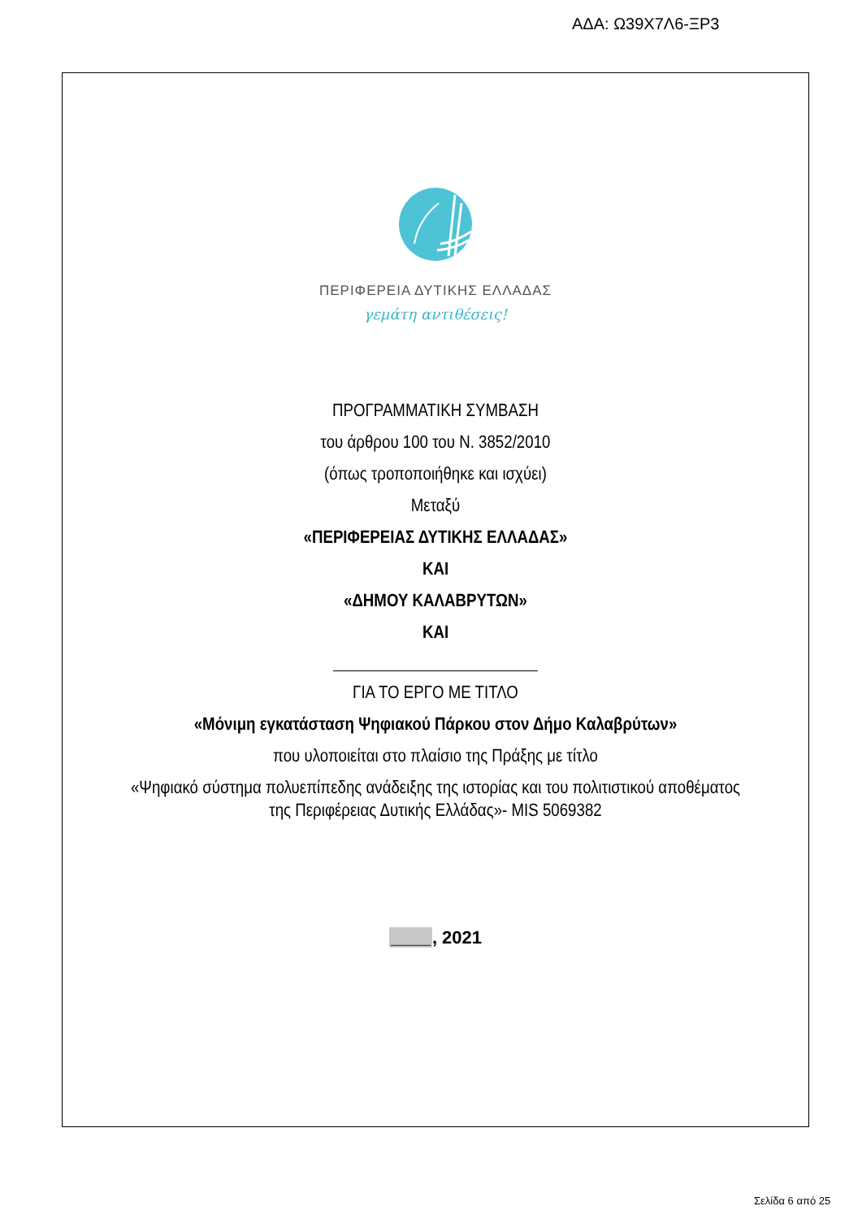ΑΔΑ: Ω39Χ7Λ6-ΞΡ3
ΠΕΡΙΦΕΡΕΙΑ ΔΥΤΙΚΗΣ ΕΛΛΑΔΑΣ
γεμάτη αντιθέσεις!
ΠΡΟΓΡΑΜΜΑΤΙΚΗ ΣΥΜΒΑΣΗ
του άρθρου 100 του Ν. 3852/2010
(όπως τροποποιήθηκε και ισχύει)
Μεταξύ
«ΠΕΡΙΦΕΡΕΙΑΣ ΔΥΤΙΚΗΣ ΕΛΛΑΔΑΣ»
ΚΑΙ
«ΔΗΜΟΥ ΚΑΛΑΒΡΥΤΩΝ»
ΚΑΙ
ΓΙΑ ΤΟ ΕΡΓΟ ΜΕ ΤΙΤΛΟ
«Μόνιμη εγκατάσταση Ψηφιακού Πάρκου στον Δήμο Καλαβρύτων»
που υλοποιείται στο πλαίσιο της Πράξης με τίτλο
«Ψηφιακό σύστημα πολυεπίπεδης ανάδειξης της ιστορίας και του πολιτιστικού αποθέματος
της Περιφέρειας Δυτικής Ελλάδας»- MIS 5069382
____, 2021
Σελίδα 6 από 25